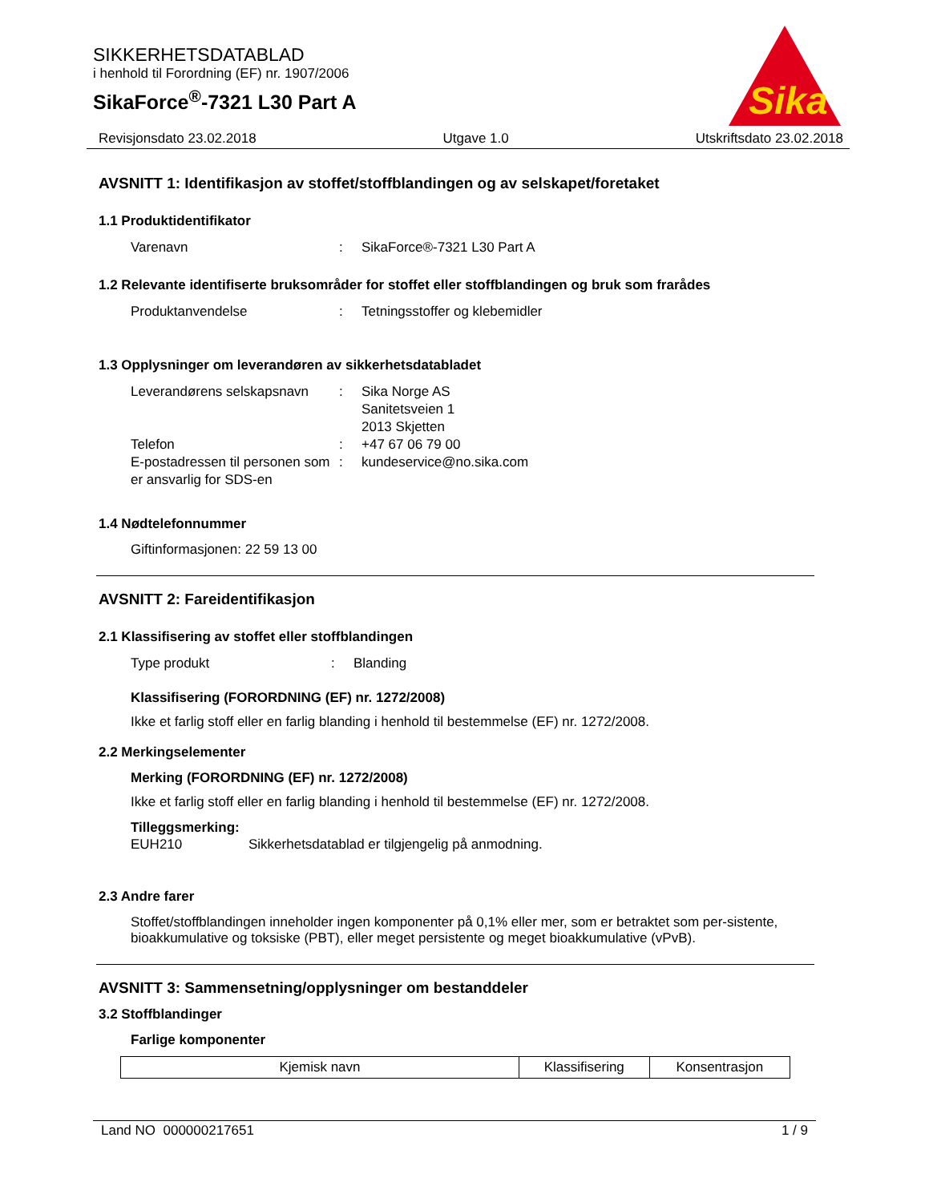SIKKERHETSDATABLAD
i henhold til Forordning (EF) nr. 1907/2006
SikaForce<sup>®</sup>-7321 L30 Part A
Sika
Revisjonsdato 23.02.2018 Utgave 1.0 Utskriftsdato 23.02.2018
AVSNITT 1: Identifikasjon av stoffet/stoffblandingen og av selskapet/foretaket
1.1 Produktidentifikator
Varenavn: SikaForce®-7321 L30 Part A
1.2 Relevante identifiserte bruksområder for stoffet eller stoffblandingen og bruk som frarådes
Produktanvendelse: Tetningsstoffer og klebemidler
1.3 Opplysninger om leverandøren av sikkerhetsdatabladet
Leverandørens selskapsnavn: Sika Norge AS
Sanitetsveien 1
2013 Skjetten
Telefon: +47 67 06 79 00
E-postadressen til personen som er ansvarlig for SDS-en: kundeservice@no.sika.com
1.4 Nødtelefonnummer
Giftinformasjonen: 22 59 13 00
AVSNITT 2: Fareidentifikasjon
2.1 Klassifisering av stoffet eller stoffblandingen
Type produkt: Blanding
Klassifisering (FORORDNING (EF) nr. 1272/2008)
Ikke et farlig stoff eller en farlig blanding i henhold til bestemmelse (EF) nr. 1272/2008.
2.2 Merkingselementer
Merking (FORORDNING (EF) nr. 1272/2008)
Ikke et farlig stoff eller en farlig blanding i henhold til bestemmelse (EF) nr. 1272/2008.
Tilleggsmerking:
EUH210 Sikkerhetsdatablad er tilgjengelig på anmodning.
2.3 Andre farer
Stoffet/stoffblandingen inneholder ingen komponenter på 0,1% eller mer, som er betraktet som per-sistente, bioakkumulative og toksiske (PBT), eller meget persistente og meget bioakkumulative (vPvB).
AVSNITT 3: Sammensetning/opplysninger om bestanddeler
3.2 Stoffblandinger
Farlige komponenter
| Kjemisk navn | Klassifisering | Konsentrasjon |
| --- | --- | --- |
Land NO 000000217651 1 / 9